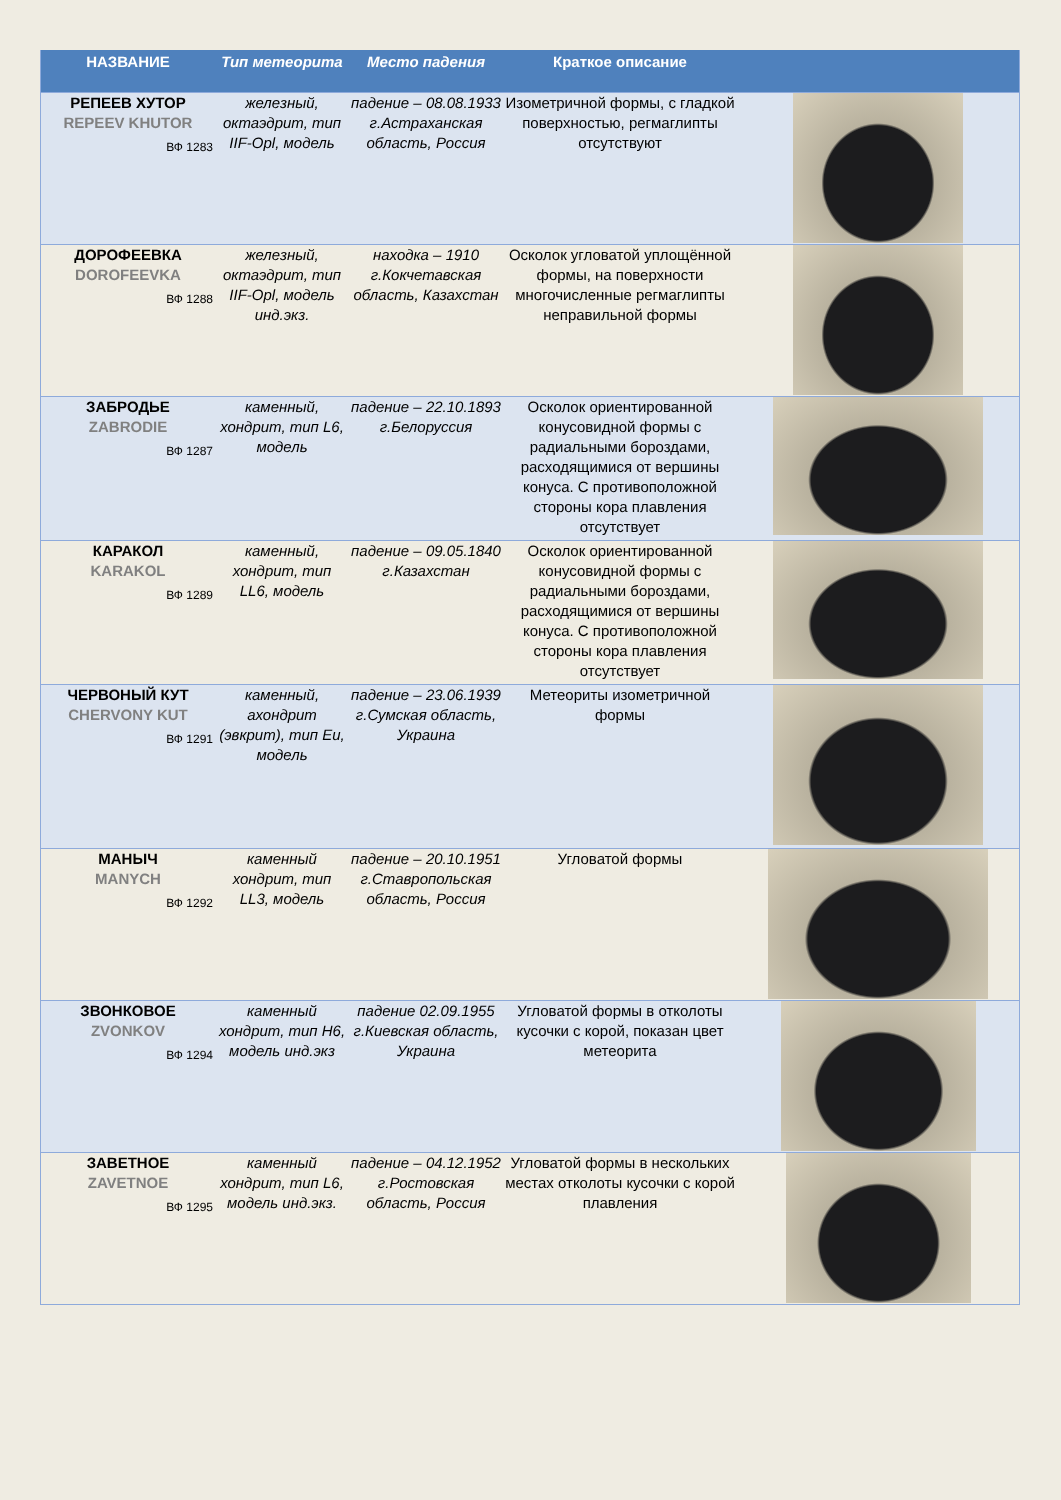| НАЗВАНИЕ | Тип метеорита | Место падения | Краткое описание | |
| --- | --- | --- | --- | --- |
| РЕПЕЕВ ХУТОР REPEEV KHUTOR ВФ 1283 | железный, октаэдрит, тип IIF-Opl, модель | падение – 08.08.1933 г.Астраханская область, Россия | Изометричной формы, с гладкой поверхностью, регмаглипты отсутствуют | |
| ДОРОФЕЕВКА DOROFEEVKA ВФ 1288 | железный, октаэдрит, тип IIF-Opl, модель инд.экз. | находка – 1910 г.Кокчетавская область, Казахстан | Осколок угловатой уплощённой формы, на поверхности многочисленные регмаглипты неправильной формы | |
| ЗАБРОДЬЕ ZABRODIE ВФ 1287 | каменный, хондрит, тип L6, модель | падение – 22.10.1893 г.Белоруссия | Осколок ориентированной конусовидной формы с радиальными бороздами, расходящимися от вершины конуса. С противоположной стороны кора плавления отсутствует | |
| КАРАКОЛ KARAKOL ВФ 1289 | каменный, хондрит, тип LL6, модель | падение – 09.05.1840 г.Казахстан | Осколок ориентированной конусовидной формы с радиальными бороздами, расходящимися от вершины конуса. С противоположной стороны кора плавления отсутствует | |
| ЧЕРВОНЫЙ КУТ CHERVONY KUT ВФ 1291 | каменный, ахондрит (эвкрит), тип Eu, модель | падение – 23.06.1939 г.Сумская область, Украина | Метеориты изометричной формы | |
| МАНЫЧ MANYCH ВФ 1292 | каменный хондрит, тип LL3, модель | падение – 20.10.1951 г.Ставропольская область, Россия | Угловатой формы | |
| ЗВОНКОВОЕ ZVONKOV ВФ 1294 | каменный хондрит, тип H6, модель инд.экз | падение 02.09.1955 г.Киевская область, Украина | Угловатой формы в отколоты кусочки с корой, показан цвет метеорита | |
| ЗАВЕТНОЕ ZAVETNOE ВФ 1295 | каменный хондрит, тип L6, модель инд.экз. | падение – 04.12.1952 г.Ростовская область, Россия | Угловатой формы в нескольких местах отколоты кусочки с корой плавления | |